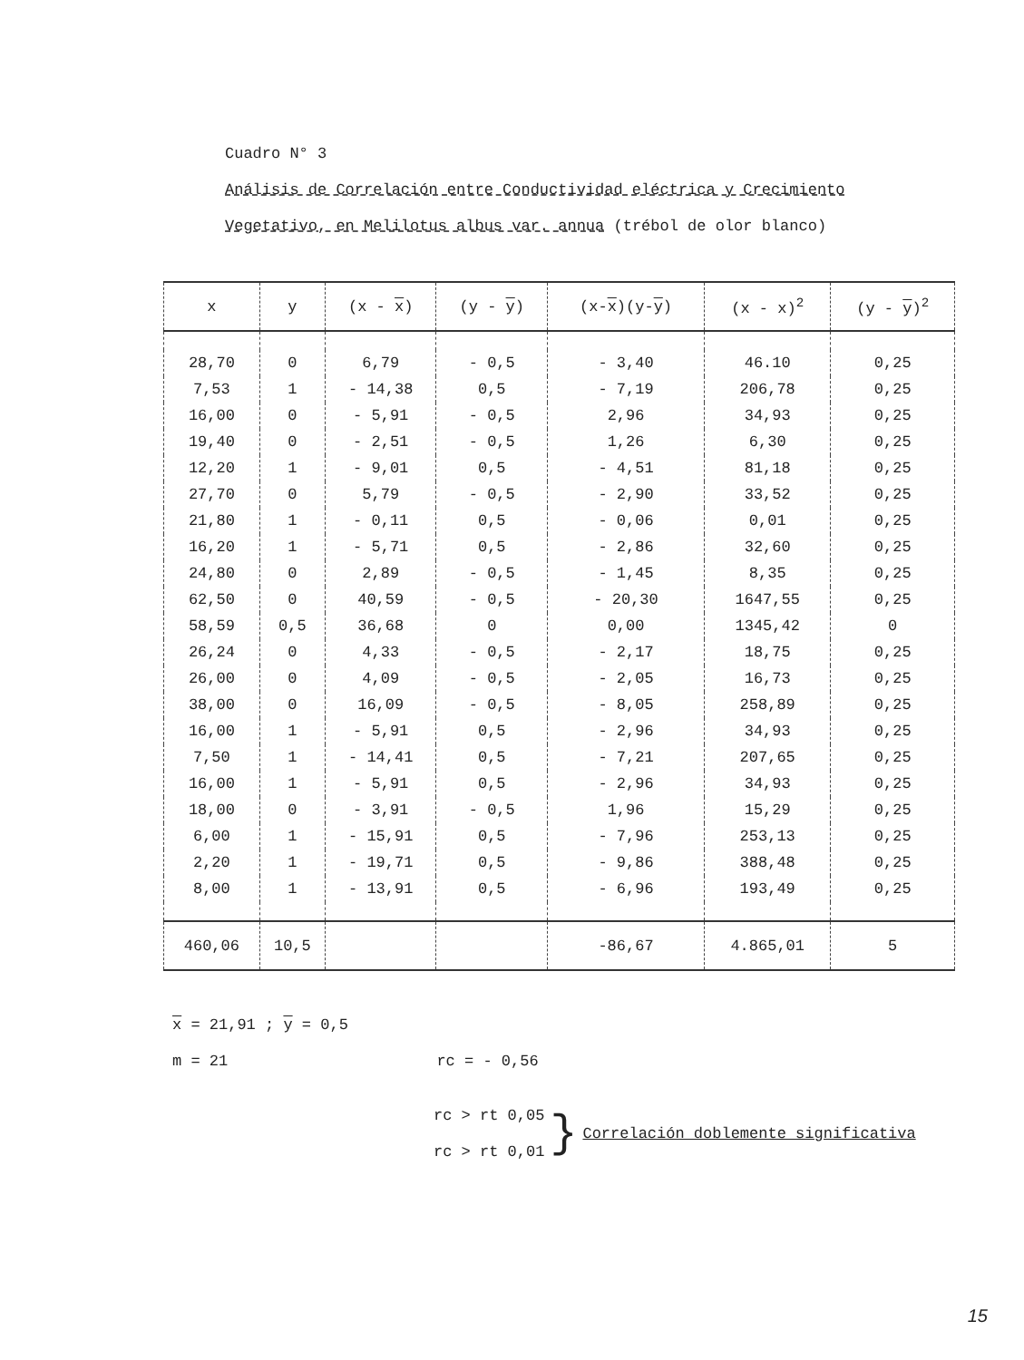Cuadro N° 3
Análisis de Correlación entre Conductividad eléctrica y Crecimiento
Vegetativo, en Melilotus albus var. annua (trébol de olor blanco)
| x | y | (x - x ) | (y - y ) | (x- x )(y- y ) | (x - x)<sup>2</sup> | (y - y )<sup>2</sup> |
| --- | --- | --- | --- | --- | --- | --- |
| 28,70 | 0 | 6,79 | - 0,5 | - 3,40 | 46.10 | 0,25 |
| 7,53 | 1 | - 14,38 | 0,5 | - 7,19 | 206,78 | 0,25 |
| 16,00 | 0 | - 5,91 | - 0,5 | 2,96 | 34,93 | 0,25 |
| 19,40 | 0 | - 2,51 | - 0,5 | 1,26 | 6,30 | 0,25 |
| 12,20 | 1 | - 9,01 | 0,5 | - 4,51 | 81,18 | 0,25 |
| 27,70 | 0 | 5,79 | - 0,5 | - 2,90 | 33,52 | 0,25 |
| 21,80 | 1 | - 0,11 | 0,5 | - 0,06 | 0,01 | 0,25 |
| 16,20 | 1 | - 5,71 | 0,5 | - 2,86 | 32,60 | 0,25 |
| 24,80 | 0 | 2,89 | - 0,5 | - 1,45 | 8,35 | 0,25 |
| 62,50 | 0 | 40,59 | - 0,5 | - 20,30 | 1647,55 | 0,25 |
| 58,59 | 0,5 | 36,68 | 0 | 0,00 | 1345,42 | 0 |
| 26,24 | 0 | 4,33 | - 0,5 | - 2,17 | 18,75 | 0,25 |
| 26,00 | 0 | 4,09 | - 0,5 | - 2,05 | 16,73 | 0,25 |
| 38,00 | 0 | 16,09 | - 0,5 | - 8,05 | 258,89 | 0,25 |
| 16,00 | 1 | - 5,91 | 0,5 | - 2,96 | 34,93 | 0,25 |
| 7,50 | 1 | - 14,41 | 0,5 | - 7,21 | 207,65 | 0,25 |
| 16,00 | 1 | - 5,91 | 0,5 | - 2,96 | 34,93 | 0,25 |
| 18,00 | 0 | - 3,91 | - 0,5 | 1,96 | 15,29 | 0,25 |
| 6,00 | 1 | - 15,91 | 0,5 | - 7,96 | 253,13 | 0,25 |
| 2,20 | 1 | - 19,71 | 0,5 | - 9,86 | 388,48 | 0,25 |
| 8,00 | 1 | - 13,91 | 0,5 | - 6,96 | 193,49 | 0,25 |
| 460,06 | 10,5 | | | -86,67 | 4.865,01 | 5 |
x = 21,91 ; y = 0,5
m = 21 rc = - 0,56
rc > rt 0,05
rc > rt 0,01
}
Correlación doblemente significativa
15